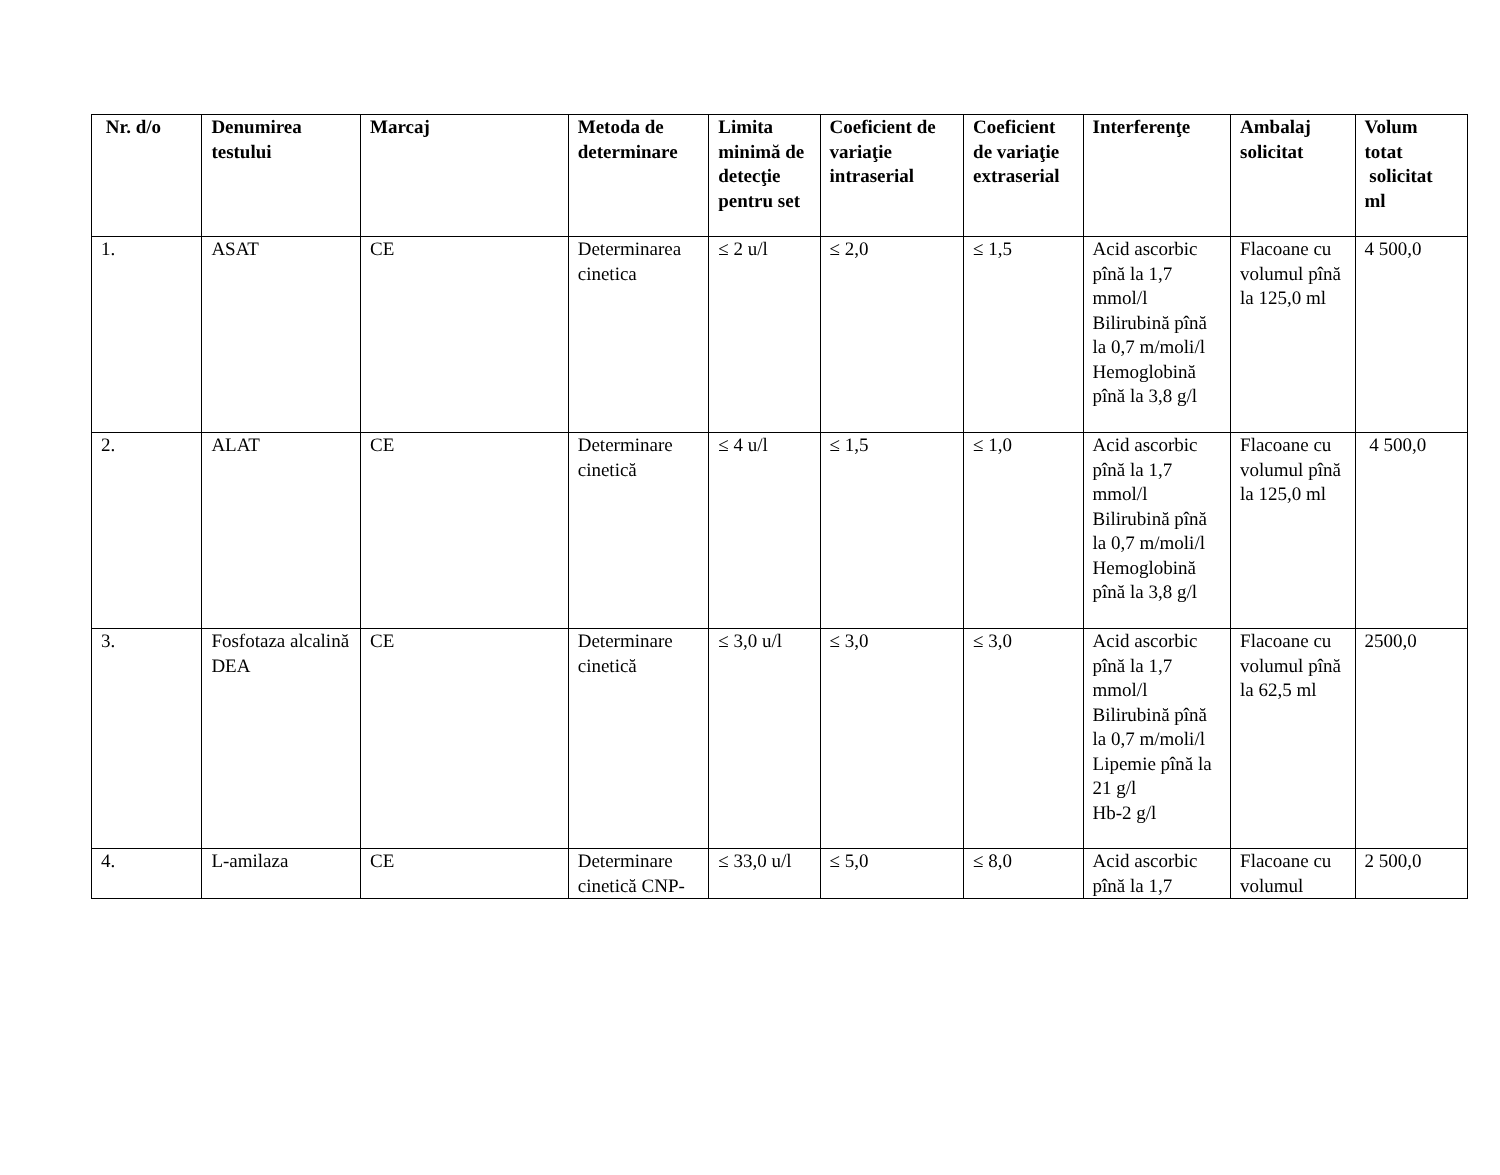| Nr. d/o | Denumirea testului | Marcaj | Metoda de determinare | Limita minimă de detecţie pentru set | Coeficient de variaţie intraserial | Coeficient de variaţie extraserial | Interferenţe | Ambalaj solicitat | Volum totat solicitat ml |
| --- | --- | --- | --- | --- | --- | --- | --- | --- | --- |
| 1. | ASAT | CE | Determinarea cinetica | ≤ 2 u/l | ≤ 2,0 | ≤ 1,5 | Acid ascorbic pînă la 1,7 mmol/l Bilirubină pînă la 0,7 m/moli/l Hemoglobină pînă la 3,8 g/l | Flacoane cu volumul pînă la 125,0 ml | 4 500,0 |
| 2. | ALAT | CE | Determinare cinetică | ≤ 4 u/l | ≤ 1,5 | ≤ 1,0 | Acid ascorbic pînă la 1,7 mmol/l Bilirubină pînă la 0,7 m/moli/l Hemoglobină pînă la 3,8 g/l | Flacoane cu volumul pînă la 125,0 ml | 4 500,0 |
| 3. | Fosfotaza alcalină DEA | CE | Determinare cinetică | ≤ 3,0 u/l | ≤ 3,0 | ≤ 3,0 | Acid ascorbic pînă la 1,7 mmol/l Bilirubină pînă la 0,7 m/moli/l Lipemie pînă la 21 g/l Hb-2 g/l | Flacoane cu volumul pînă la 62,5 ml | 2500,0 |
| 4. | L-amilaza | CE | Determinare cinetică CNP- | ≤ 33,0 u/l | ≤ 5,0 | ≤ 8,0 | Acid ascorbic pînă la 1,7 | Flacoane cu volumul | 2 500,0 |